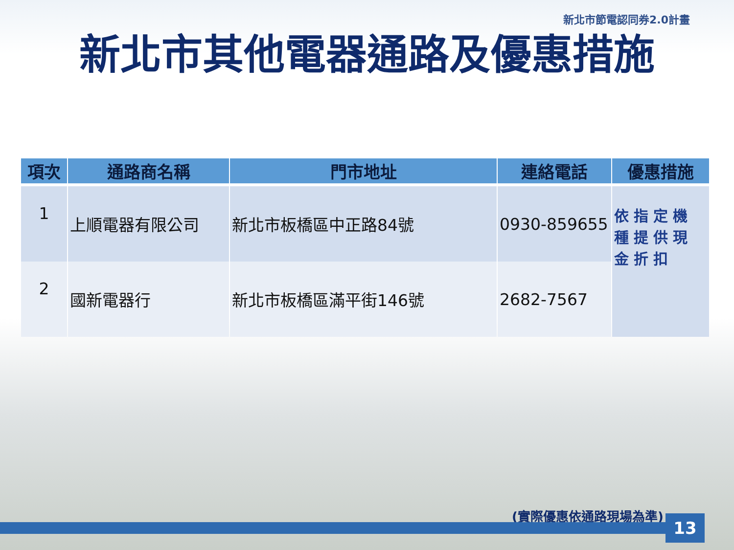新北市節電認同券2.0計畫
新北市其他電器通路及優惠措施
| 項次 | 通路商名稱 | 門市地址 | 連絡電話 | 優惠措施 |
| --- | --- | --- | --- | --- |
| 1 | 上順電器有限公司 | 新北市板橋區中正路84號 | 0930-859655 | 依指定機種提供現金折扣 |
| 2 | 國新電器行 | 新北市板橋區滿平街146號 | 2682-7567 | |
(實際優惠依通路現場為準) 13